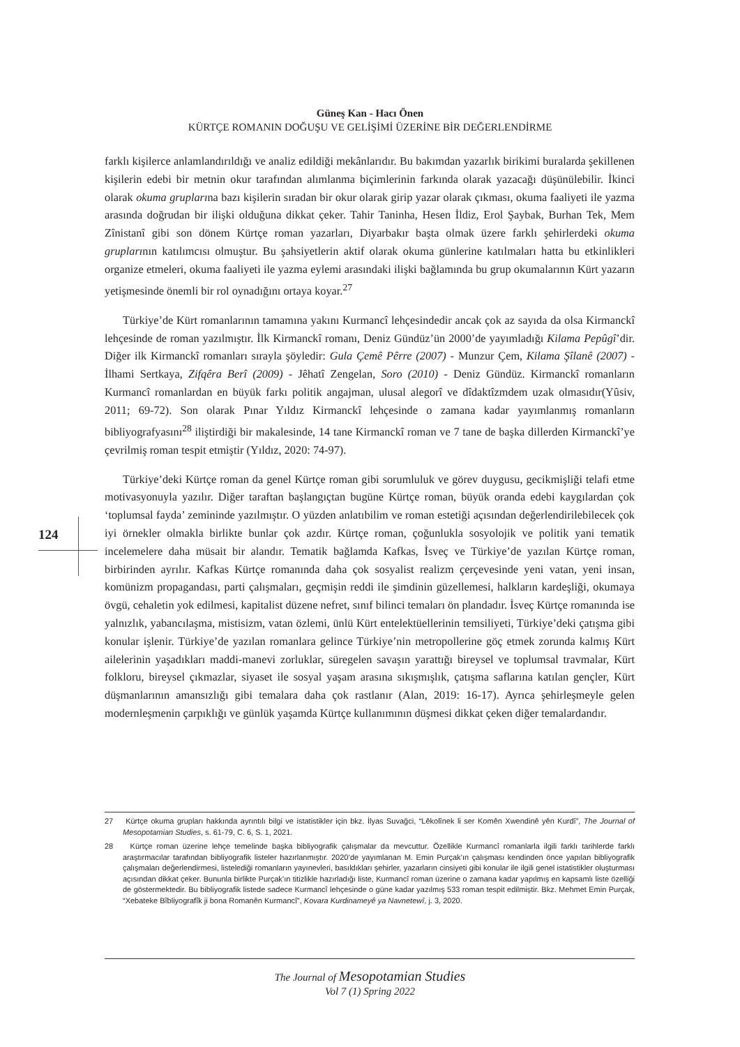Güneş Kan - Hacı Önen
KÜRTÇE ROMANIN DOĞUŞU VE GELİŞİMİ ÜZERİNE BİR DEĞERLENDİRME
124
farklı kişilerce anlamlandırıldığı ve analiz edildiği mekânlarıdır. Bu bakımdan yazarlık birikimi buralarda şekillenen kişilerin edebi bir metnin okur tarafından alımlanma biçimlerinin farkında olarak yazacağı düşünülebilir. İkinci olarak okuma gruplarına bazı kişilerin sıradan bir okur olarak girip yazar olarak çıkması, okuma faaliyeti ile yazma arasında doğrudan bir ilişki olduğuna dikkat çeker. Tahir Taninha, Hesen İldiz, Erol Şaybak, Burhan Tek, Mem Zînistanî gibi son dönem Kürtçe roman yazarları, Diyarbakır başta olmak üzere farklı şehirlerdeki okuma gruplarının katılımcısı olmuştur. Bu şahsiyetlerin aktif olarak okuma günlerine katılmaları hatta bu etkinlikleri organize etmeleri, okuma faaliyeti ile yazma eylemi arasındaki ilişki bağlamında bu grup okumalarının Kürt yazarın yetişmesinde önemli bir rol oynadığını ortaya koyar.<sup>27</sup>
Türkiye’de Kürt romanlarının tamamına yakını Kurmancî lehçesindedir ancak çok az sayıda da olsa Kirmanckî lehçesinde de roman yazılmıştır. İlk Kirmanckî romanı, Deniz Gündüz’ün 2000’de yayımladığı Kilama Pepûgî’dir. Diğer ilk Kirmanckî romanları sırayla şöyledir: Gula Çemê Pêrre (2007) - Munzur Çem, Kilama Şîlanê (2007) - İlhami Sertkaya, Zifqêra Berî (2009) - Jêhatî Zengelan, Soro (2010) - Deniz Gündüz. Kirmanckî romanların Kurmancî romanlardan en büyük farkı politik angajman, ulusal alegorî ve dîdaktîzmdem uzak olmasıdır(Yûsiv, 2011; 69-72). Son olarak Pınar Yıldız Kirmanckî lehçesinde o zamana kadar yayımlanmış romanların bibliyografyasını<sup>28</sup> iliştirdiği bir makalesinde, 14 tane Kirmanckî roman ve 7 tane de başka dillerden Kirmanckî’ye çevrilmiş roman tespit etmiştir (Yıldız, 2020: 74-97).
Türkiye’deki Kürtçe roman da genel Kürtçe roman gibi sorumluluk ve görev duygusu, gecikmişliği telafi etme motivasyonuyla yazılır. Diğer taraftan başlangıçtan bugüne Kürtçe roman, büyük oranda edebi kaygılardan çok ‘toplumsal fayda’ zemininde yazılmıştır. O yüzden anlatıbilim ve roman estetiği açısından değerlendirilebilecek çok iyi örnekler olmakla birlikte bunlar çok azdır. Kürtçe roman, çoğunlukla sosyolojik ve politik yani tematik incelemelere daha müsait bir alandır. Tematik bağlamda Kafkas, İsveç ve Türkiye’de yazılan Kürtçe roman, birbirinden ayrılır. Kafkas Kürtçe romanında daha çok sosyalist realizm çerçevesinde yeni vatan, yeni insan, komünizm propagandası, parti çalışmaları, geçmişin reddi ile şimdinin güzellemesi, halkların kardeşliği, okumaya övgü, cehaletin yok edilmesi, kapitalist düzene nefret, sınıf bilinci temaları ön plandadır. İsveç Kürtçe romanında ise yalnızlık, yabancılaşma, mistisizm, vatan özlemi, ünlü Kürt entelektüellerinin temsiliyeti, Türkiye’deki çatışma gibi konular işlenir. Türkiye’de yazılan romanlara gelince Türkiye’nin metropollerine göç etmek zorunda kalmış Kürt ailelerinin yaşadıkları maddi-manevi zorluklar, süregelen savaşın yarattığı bireysel ve toplumsal travmalar, Kürt folkloru, bireysel çıkmazlar, siyaset ile sosyal yaşam arasına sıkışmışlık, çatışma saflarına katılan gençler, Kürt düşmanlarının amansızlığı gibi temalara daha çok rastlanır (Alan, 2019: 16-17). Ayrıca şehirleşmeyle gelen modernleşmenin çarpıklığı ve günlük yaşamda Kürtçe kullanımının düşmesi dikkat çeken diğer temalardandır.
27 Kürtçe okuma grupları hakkında ayrıntılı bilgi ve istatistikler için bkz. İlyas Suvağci, “Lêkolînek li ser Komên Xwendinê yên Kurdî”, The Journal of Mesopotamian Studies, s. 61-79, C. 6, S. 1, 2021.
28 Kürtçe roman üzerine lehçe temelinde başka bibliyografik çalışmalar da mevcuttur. Özellikle Kurmancî romanlarla ilgili farklı tarihlerde farklı araştırmacılar tarafından bibliyografik listeler hazırlanmıştır. 2020’de yayımlanan M. Emin Purçak’ın çalışması kendinden önce yapılan bibliyografik çalışmaları değerlendirmesi, listelediği romanların yayınevleri, basıldıkları şehirler, yazarların cinsiyeti gibi konular ile ilgili genel istatistikler oluşturması açısından dikkat çeker. Bununla birlikte Purçak’ın titizlikle hazırladığı liste, Kurmancî roman üzerine o zamana kadar yapılmış en kapsamlı liste özelliği de göstermektedir. Bu bibliyografik listede sadece Kurmancî lehçesinde o güne kadar yazılmış 533 roman tespit edilmiştir. Bkz. Mehmet Emin Purçak, “Xebateke Bîbliyografîk ji bona Romanên Kurmancî”, Kovara Kurdinameyê ya Navnetewî, j. 3, 2020.
The Journal of Mesopotamian Studies
Vol 7 (1) Spring 2022